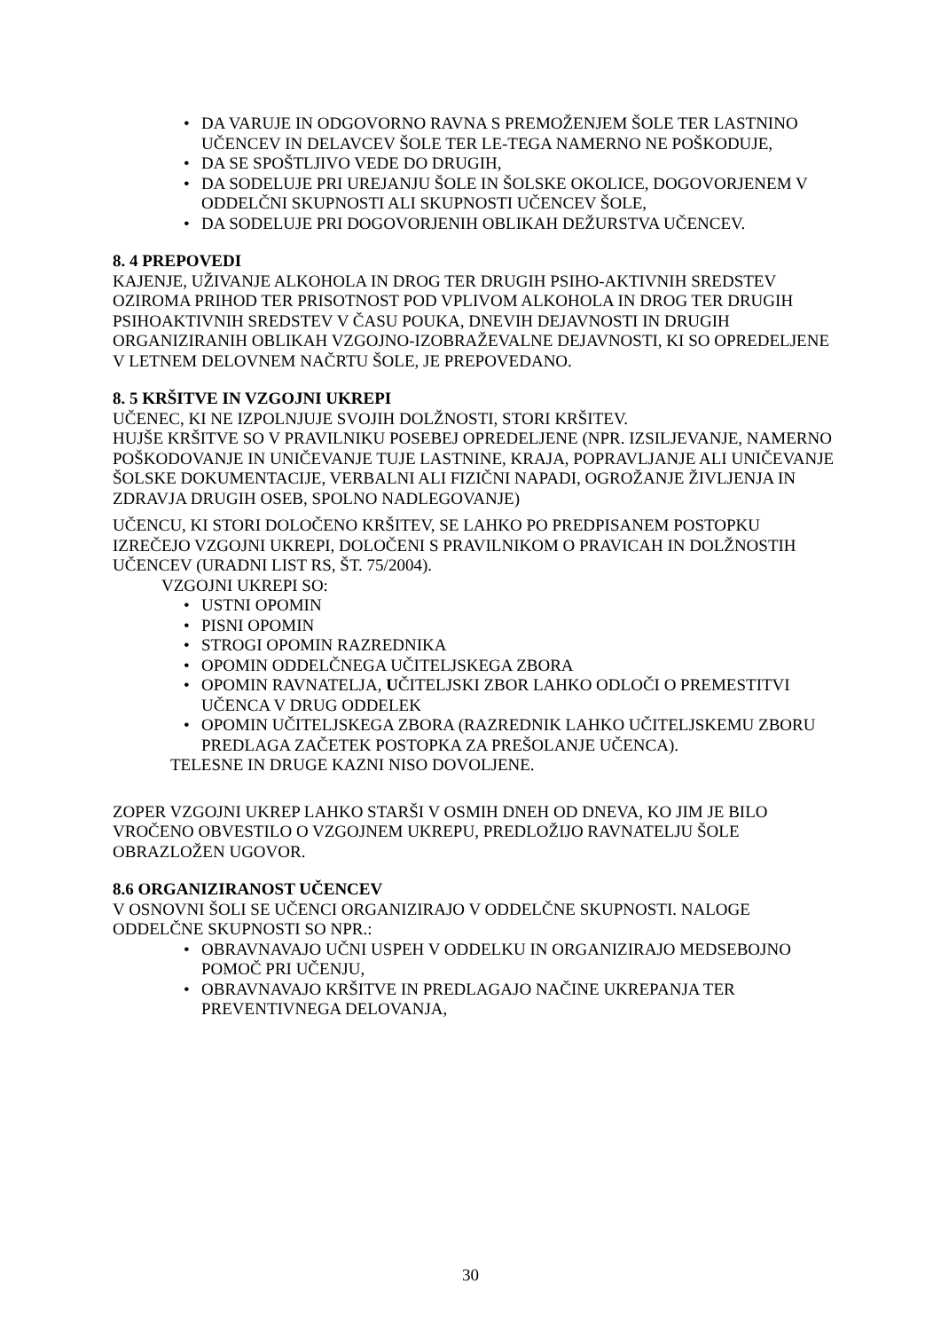• DA VARUJE IN ODGOVORNO RAVNA S PREMOŽENJEM ŠOLE TER LASTNINO UČENCEV IN DELAVCEV ŠOLE TER LE-TEGA NAMERNO NE POŠKODUJE,
• DA SE SPOŠTLJIVO VEDE DO DRUGIH,
• DA SODELUJE PRI UREJANJU ŠOLE IN ŠOLSKE OKOLICE, DOGOVORJENEM V ODDELČNI SKUPNOSTI ALI SKUPNOSTI UČENCEV ŠOLE,
• DA SODELUJE PRI DOGOVORJENIH OBLIKAH DEŽURSTVA UČENCEV.
8. 4 PREPOVEDI
KAJENJE, UŽIVANJE ALKOHOLA IN DROG TER DRUGIH PSIHO-AKTIVNIH SREDSTEV OZIROMA PRIHOD TER PRISOTNOST POD VPLIVOM ALKOHOLA IN DROG TER DRUGIH PSIHOAKTIVNIH SREDSTEV V ČASU POUKA, DNEVIH DEJAVNOSTI IN DRUGIH ORGANIZIRANIH OBLIKAH VZGOJNO-IZOBRAŽEVALNE DEJAVNOSTI, KI SO OPREDELJENE V LETNEM DELOVNEM NAČRTU ŠOLE, JE PREPOVEDANO.
8. 5 KRŠITVE IN VZGOJNI UKREPI
UČENEC, KI NE IZPOLNJUJE SVOJIH DOLŽNOSTI, STORI KRŠITEV.
HUJŠE KRŠITVE SO V PRAVILNIKU POSEBEJ OPREDELJENE (NPR. IZSILJEVANJE, NAMERNO POŠKODOVANJE IN UNIČEVANJE TUJE LASTNINE, KRAJA, POPRAVLJANJE ALI UNIČEVANJE ŠOLSKE DOKUMENTACIJE, VERBALNI ALI FIZIČNI NAPADI, OGROŽANJE ŽIVLJENJA IN ZDRAVJA DRUGIH OSEB, SPOLNO NADLEGOVANJE)
UČENCU, KI STORI DOLOČENO KRŠITEV, SE LAHKO PO PREDPISANEM POSTOPKU IZREČEJO VZGOJNI UKREPI, DOLOČENI S PRAVILNIKOM O PRAVICAH IN DOLŽNOSTIH UČENCEV (URADNI LIST RS, ŠT. 75/2004).
VZGOJNI UKREPI SO:
• USTNI OPOMIN
• PISNI OPOMIN
• STROGI OPOMIN RAZREDNIKA
• OPOMIN ODDELČNEGA UČITELJSKEGA ZBORA
• OPOMIN RAVNATELJA, UČITELJSKI ZBOR LAHKO ODLOČI O PREMESTITVI UČENCA V DRUG ODDELEK
• OPOMIN UČITELJSKEGA ZBORA (RAZREDNIK LAHKO UČITELJSKEMU ZBORU PREDLAGA ZAČETEK POSTOPKA ZA PREŠOLANJE UČENCA).
TELESNE IN DRUGE KAZNI NISO DOVOLJENE.
ZOPER VZGOJNI UKREP LAHKO STARŠI V OSMIH DNEH OD DNEVA, KO JIM JE BILO VROČENO OBVESTILO O VZGOJNEM UKREPU, PREDLOŽIJO RAVNATELJU ŠOLE OBRAZLOŽEN UGOVOR.
8.6 ORGANIZIRANOST UČENCEV
V OSNOVNI ŠOLI SE UČENCI ORGANIZIRAJO V ODDELČNE SKUPNOSTI. NALOGE ODDELČNE SKUPNOSTI SO NPR.:
• OBRAVNAVAJO UČNI USPEH V ODDELKU IN ORGANIZIRAJO MEDSEBOJNO POMOČ PRI UČENJU,
• OBRAVNAVAJO KRŠITVE IN PREDLAGAJO NAČINE UKREPANJA TER PREVENTIVNEGA DELOVANJA,
30